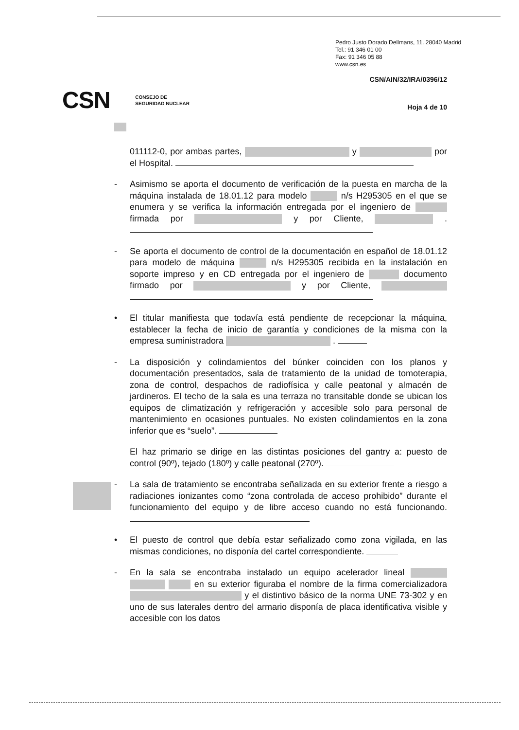Pedro Justo Dorado Dellmans, 11. 28040 Madrid
Tel.: 91 346 01 00
Fax: 91 346 05 88
www.csn.es
CSN/AIN/32/IRA/0396/12
CSN CONSEJO DE
SEGURIDAD NUCLEAR
Hoja 4 de 10
011112-0, por ambas partes, y por el Hospital.
- Asimismo se aporta el documento de verificación de la puesta en marcha de la máquina instalada de 18.01.12 para modelo n/s H295305 en el que se enumera y se verifica la información entregada por el ingeniero de firmada por y por Cliente, .
- Se aporta el documento de control de la documentación en español de 18.01.12 para modelo de máquina n/s H295305 recibida en la instalación en soporte impreso y en CD entregada por el ingeniero de documento firmado por y por Cliente,
• El titular manifiesta que todavía está pendiente de recepcionar la máquina, establecer la fecha de inicio de garantía y condiciones de la misma con la empresa suministradora .
- La disposición y colindamientos del búnker coinciden con los planos y documentación presentados, sala de tratamiento de la unidad de tomoterapia, zona de control, despachos de radiofísica y calle peatonal y almacén de jardineros. El techo de la sala es una terraza no transitable donde se ubican los equipos de climatización y refrigeración y accesible solo para personal de mantenimiento en ocasiones puntuales. No existen colindamientos en la zona inferior que es “suelo”.
El haz primario se dirige en las distintas posiciones del gantry a: puesto de control (90º), tejado (180º) y calle peatonal (270º).
- La sala de tratamiento se encontraba señalizada en su exterior frente a riesgo a radiaciones ionizantes como “zona controlada de acceso prohibido” durante el funcionamiento del equipo y de libre acceso cuando no está funcionando.
• El puesto de control que debía estar señalizado como zona vigilada, en las mismas condiciones, no disponía del cartel correspondiente.
- En la sala se encontraba instalado un equipo acelerador lineal en su exterior figuraba el nombre de la firma comercializadora y el distintivo básico de la norma UNE 73-302 y en uno de sus laterales dentro del armario disponía de placa identificativa visible y accesible con los datos